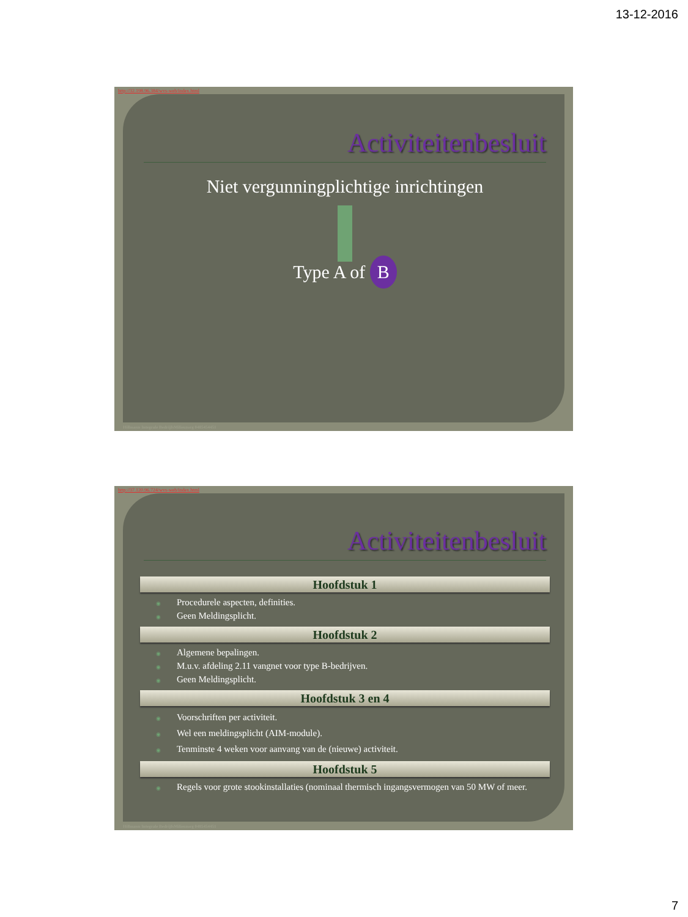13-12-2016
http://32.198.96.384/wvs-web/index.html
Activiteitenbesluit
Niet vergunningplichtige inrichtingen
Type A of B
Hillmann Integrale BedrijfsMilieuzorg 0485454451
http://37.120.96.724/wvs-web/index.html
Activiteitenbesluit
Hoofdstuk 1
◉ Procedurele aspecten, definities.
◉ Geen Meldingsplicht.
Hoofdstuk 2
◉ Algemene bepalingen.
◉ M.u.v. afdeling 2.11 vangnet voor type B-bedrijven.
◉ Geen Meldingsplicht.
Hoofdstuk 3 en 4
◉ Voorschriften per activiteit.
◉ Wel een meldingsplicht (AIM-module).
◉ Tenminste 4 weken voor aanvang van de (nieuwe) activiteit.
Hoofdstuk 5
◉ Regels voor grote stookinstallaties (nominaal thermisch ingangsvermogen van 50 MW of meer.
Hillmann Integrale BedrijfsMilieuzorg 0485454451
7